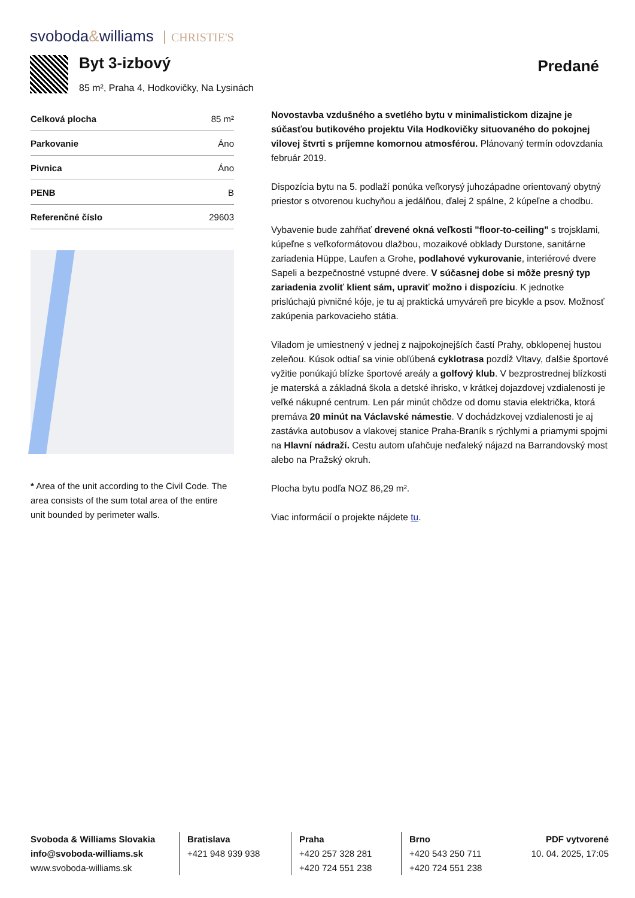svoboda&williams CHRISTIE'S
Byt 3-izbový
85 m², Praha 4, Hodkovičky, Na Lysinách
Predané
| Celková plocha | 85 m² |
| Parkovanie | Áno |
| Pivnica | Áno |
| PENB | B |
| Referenčné číslo | 29603 |
* Area of the unit according to the Civil Code. The area consists of the sum total area of the entire unit bounded by perimeter walls.
Novostavba vzdušného a svetlého bytu v minimalistickom dizajne je súčasťou butikového projektu Vila Hodkovičky situovaného do pokojnej vilovej štvrti s príjemne komornou atmosférou. Plánovaný termín odovzdania február 2019.
Dispozícia bytu na 5. podlaží ponúka veľkorysý juhozápadne orientovaný obytný priestor s otvorenou kuchyňou a jedálňou, ďalej 2 spálne, 2 kúpeľne a chodbu.
Vybavenie bude zahŕňať drevené okná veľkosti "floor-to-ceiling" s trojsklami, kúpeľne s veľkoformátovou dlažbou, mozaikové obklady Durstone, sanitárne zariadenia Hüppe, Laufen a Grohe, podlahové vykurovanie, interiérové dvere Sapeli a bezpečnostné vstupné dvere. V súčasnej dobe si môže presný typ zariadenia zvoliť klient sám, upraviť možno i dispozíciu. K jednotke prislúchajú pivničné kóje, je tu aj praktická umyváreň pre bicykle a psov. Možnosť zakúpenia parkovacieho státia.
Viladom je umiestnený v jednej z najpokojnejších častí Prahy, obklopenej hustou zeleňou. Kúsok odtiaľ sa vinie obľúbená cyklotrasa pozdĺž Vltavy, ďalšie športové vyžitie ponúkajú blízke športové areály a golfový klub. V bezprostrednej blízkosti je materská a základná škola a detské ihrisko, v krátkej dojazdovej vzdialenosti je veľké nákupné centrum. Len pár minút chôdze od domu stavia električka, ktorá premáva 20 minút na Václavské námestie. V dochádzkovej vzdialenosti je aj zastávka autobusov a vlakovej stanice Praha-Braník s rýchlymi a priamymi spojmi na Hlavní nádraží. Cestu autom uľahčuje neďaleký nájazd na Barrandovský most alebo na Pražský okruh.
Plocha bytu podľa NOZ 86,29 m².
Viac informácií o projekte nájdete tu.
Svoboda & Williams Slovakia
info@svoboda-williams.sk
www.svoboda-williams.sk
Bratislava
+421 948 939 938
Praha
+420 257 328 281
+420 724 551 238
Brno
+420 543 250 711
+420 724 551 238
PDF vytvorené
10. 04. 2025, 17:05